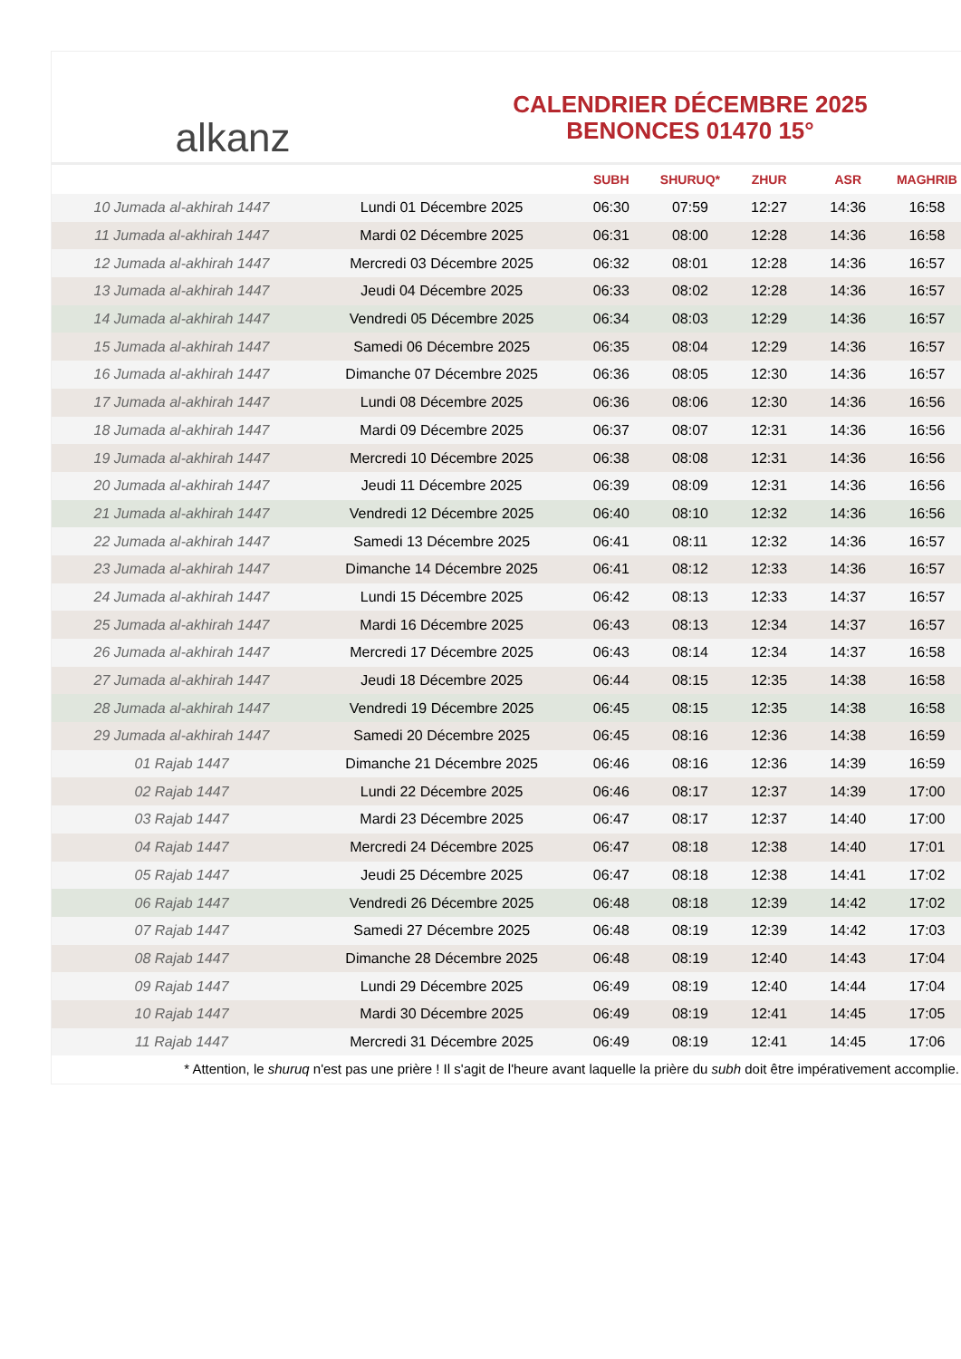alkanz
CALENDRIER DÉCEMBRE 2025
BENONCES 01470 15°
| | | SUBH | SHURUQ* | ZHUR | ASR | MAGHRIB |
| --- | --- | --- | --- | --- | --- | --- |
| 10 Jumada al-akhirah 1447 | Lundi 01 Décembre 2025 | 06:30 | 07:59 | 12:27 | 14:36 | 16:58 |
| 11 Jumada al-akhirah 1447 | Mardi 02 Décembre 2025 | 06:31 | 08:00 | 12:28 | 14:36 | 16:58 |
| 12 Jumada al-akhirah 1447 | Mercredi 03 Décembre 2025 | 06:32 | 08:01 | 12:28 | 14:36 | 16:57 |
| 13 Jumada al-akhirah 1447 | Jeudi 04 Décembre 2025 | 06:33 | 08:02 | 12:28 | 14:36 | 16:57 |
| 14 Jumada al-akhirah 1447 | Vendredi 05 Décembre 2025 | 06:34 | 08:03 | 12:29 | 14:36 | 16:57 |
| 15 Jumada al-akhirah 1447 | Samedi 06 Décembre 2025 | 06:35 | 08:04 | 12:29 | 14:36 | 16:57 |
| 16 Jumada al-akhirah 1447 | Dimanche 07 Décembre 2025 | 06:36 | 08:05 | 12:30 | 14:36 | 16:57 |
| 17 Jumada al-akhirah 1447 | Lundi 08 Décembre 2025 | 06:36 | 08:06 | 12:30 | 14:36 | 16:56 |
| 18 Jumada al-akhirah 1447 | Mardi 09 Décembre 2025 | 06:37 | 08:07 | 12:31 | 14:36 | 16:56 |
| 19 Jumada al-akhirah 1447 | Mercredi 10 Décembre 2025 | 06:38 | 08:08 | 12:31 | 14:36 | 16:56 |
| 20 Jumada al-akhirah 1447 | Jeudi 11 Décembre 2025 | 06:39 | 08:09 | 12:31 | 14:36 | 16:56 |
| 21 Jumada al-akhirah 1447 | Vendredi 12 Décembre 2025 | 06:40 | 08:10 | 12:32 | 14:36 | 16:56 |
| 22 Jumada al-akhirah 1447 | Samedi 13 Décembre 2025 | 06:41 | 08:11 | 12:32 | 14:36 | 16:57 |
| 23 Jumada al-akhirah 1447 | Dimanche 14 Décembre 2025 | 06:41 | 08:12 | 12:33 | 14:36 | 16:57 |
| 24 Jumada al-akhirah 1447 | Lundi 15 Décembre 2025 | 06:42 | 08:13 | 12:33 | 14:37 | 16:57 |
| 25 Jumada al-akhirah 1447 | Mardi 16 Décembre 2025 | 06:43 | 08:13 | 12:34 | 14:37 | 16:57 |
| 26 Jumada al-akhirah 1447 | Mercredi 17 Décembre 2025 | 06:43 | 08:14 | 12:34 | 14:37 | 16:58 |
| 27 Jumada al-akhirah 1447 | Jeudi 18 Décembre 2025 | 06:44 | 08:15 | 12:35 | 14:38 | 16:58 |
| 28 Jumada al-akhirah 1447 | Vendredi 19 Décembre 2025 | 06:45 | 08:15 | 12:35 | 14:38 | 16:58 |
| 29 Jumada al-akhirah 1447 | Samedi 20 Décembre 2025 | 06:45 | 08:16 | 12:36 | 14:38 | 16:59 |
| 01 Rajab 1447 | Dimanche 21 Décembre 2025 | 06:46 | 08:16 | 12:36 | 14:39 | 16:59 |
| 02 Rajab 1447 | Lundi 22 Décembre 2025 | 06:46 | 08:17 | 12:37 | 14:39 | 17:00 |
| 03 Rajab 1447 | Mardi 23 Décembre 2025 | 06:47 | 08:17 | 12:37 | 14:40 | 17:00 |
| 04 Rajab 1447 | Mercredi 24 Décembre 2025 | 06:47 | 08:18 | 12:38 | 14:40 | 17:01 |
| 05 Rajab 1447 | Jeudi 25 Décembre 2025 | 06:47 | 08:18 | 12:38 | 14:41 | 17:02 |
| 06 Rajab 1447 | Vendredi 26 Décembre 2025 | 06:48 | 08:18 | 12:39 | 14:42 | 17:02 |
| 07 Rajab 1447 | Samedi 27 Décembre 2025 | 06:48 | 08:19 | 12:39 | 14:42 | 17:03 |
| 08 Rajab 1447 | Dimanche 28 Décembre 2025 | 06:48 | 08:19 | 12:40 | 14:43 | 17:04 |
| 09 Rajab 1447 | Lundi 29 Décembre 2025 | 06:49 | 08:19 | 12:40 | 14:44 | 17:04 |
| 10 Rajab 1447 | Mardi 30 Décembre 2025 | 06:49 | 08:19 | 12:41 | 14:45 | 17:05 |
| 11 Rajab 1447 | Mercredi 31 Décembre 2025 | 06:49 | 08:19 | 12:41 | 14:45 | 17:06 |
* Attention, le shuruq n'est pas une prière ! Il s'agit de l'heure avant laquelle la prière du subh doit être impérativement accomplie.